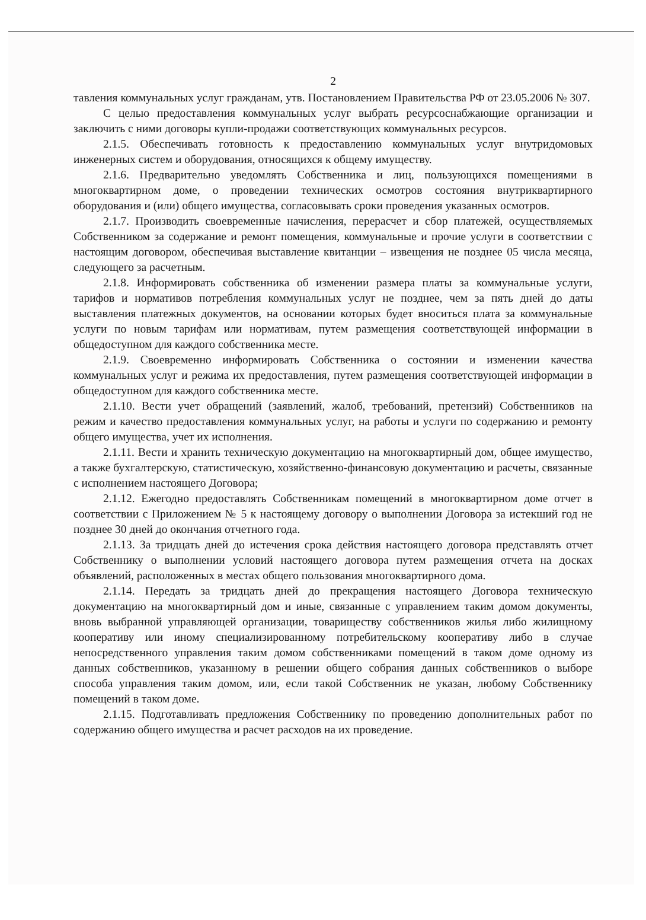2
тавления коммунальных услуг гражданам, утв. Постановлением Правительства РФ от 23.05.2006 № 307.
С целью предоставления коммунальных услуг выбрать ресурсоснабжающие организации и заключить с ними договоры купли-продажи соответствующих коммунальных ресурсов.
2.1.5. Обеспечивать готовность к предоставлению коммунальных услуг внутридомовых инженерных систем и оборудования, относящихся к общему имуществу.
2.1.6. Предварительно уведомлять Собственника и лиц, пользующихся помещениями в многоквартирном доме, о проведении технических осмотров состояния внутриквартирного оборудования и (или) общего имущества, согласовывать сроки проведения указанных осмотров.
2.1.7. Производить своевременные начисления, перерасчет и сбор платежей, осуществляемых Собственником за содержание и ремонт помещения, коммунальные и прочие услуги в соответствии с настоящим договором, обеспечивая выставление квитанции – извещения не позднее 05 числа месяца, следующего за расчетным.
2.1.8. Информировать собственника об изменении размера платы за коммунальные услуги, тарифов и нормативов потребления коммунальных услуг не позднее, чем за пять дней до даты выставления платежных документов, на основании которых будет вноситься плата за коммунальные услуги по новым тарифам или нормативам, путем размещения соответствующей информации в общедоступном для каждого собственника месте.
2.1.9. Своевременно информировать Собственника о состоянии и изменении качества коммунальных услуг и режима их предоставления, путем размещения соответствующей информации в общедоступном для каждого собственника месте.
2.1.10. Вести учет обращений (заявлений, жалоб, требований, претензий) Собственников на режим и качество предоставления коммунальных услуг, на работы и услуги по содержанию и ремонту общего имущества, учет их исполнения.
2.1.11. Вести и хранить техническую документацию на многоквартирный дом, общее имущество, а также бухгалтерскую, статистическую, хозяйственно-финансовую документацию и расчеты, связанные с исполнением настоящего Договора;
2.1.12. Ежегодно предоставлять Собственникам помещений в многоквартирном доме отчет в соответствии с Приложением № 5 к настоящему договору о выполнении Договора за истекший год не позднее 30 дней до окончания отчетного года.
2.1.13. За тридцать дней до истечения срока действия настоящего договора представлять отчет Собственнику о выполнении условий настоящего договора путем размещения отчета на досках объявлений, расположенных в местах общего пользования многоквартирного дома.
2.1.14. Передать за тридцать дней до прекращения настоящего Договора техническую документацию на многоквартирный дом и иные, связанные с управлением таким домом документы, вновь выбранной управляющей организации, товариществу собственников жилья либо жилищному кооперативу или иному специализированному потребительскому кооперативу либо в случае непосредственного управления таким домом собственниками помещений в таком доме одному из данных собственников, указанному в решении общего собрания данных собственников о выборе способа управления таким домом, или, если такой Собственник не указан, любому Собственнику помещений в таком доме.
2.1.15. Подготавливать предложения Собственнику по проведению дополнительных работ по содержанию общего имущества и расчет расходов на их проведение.